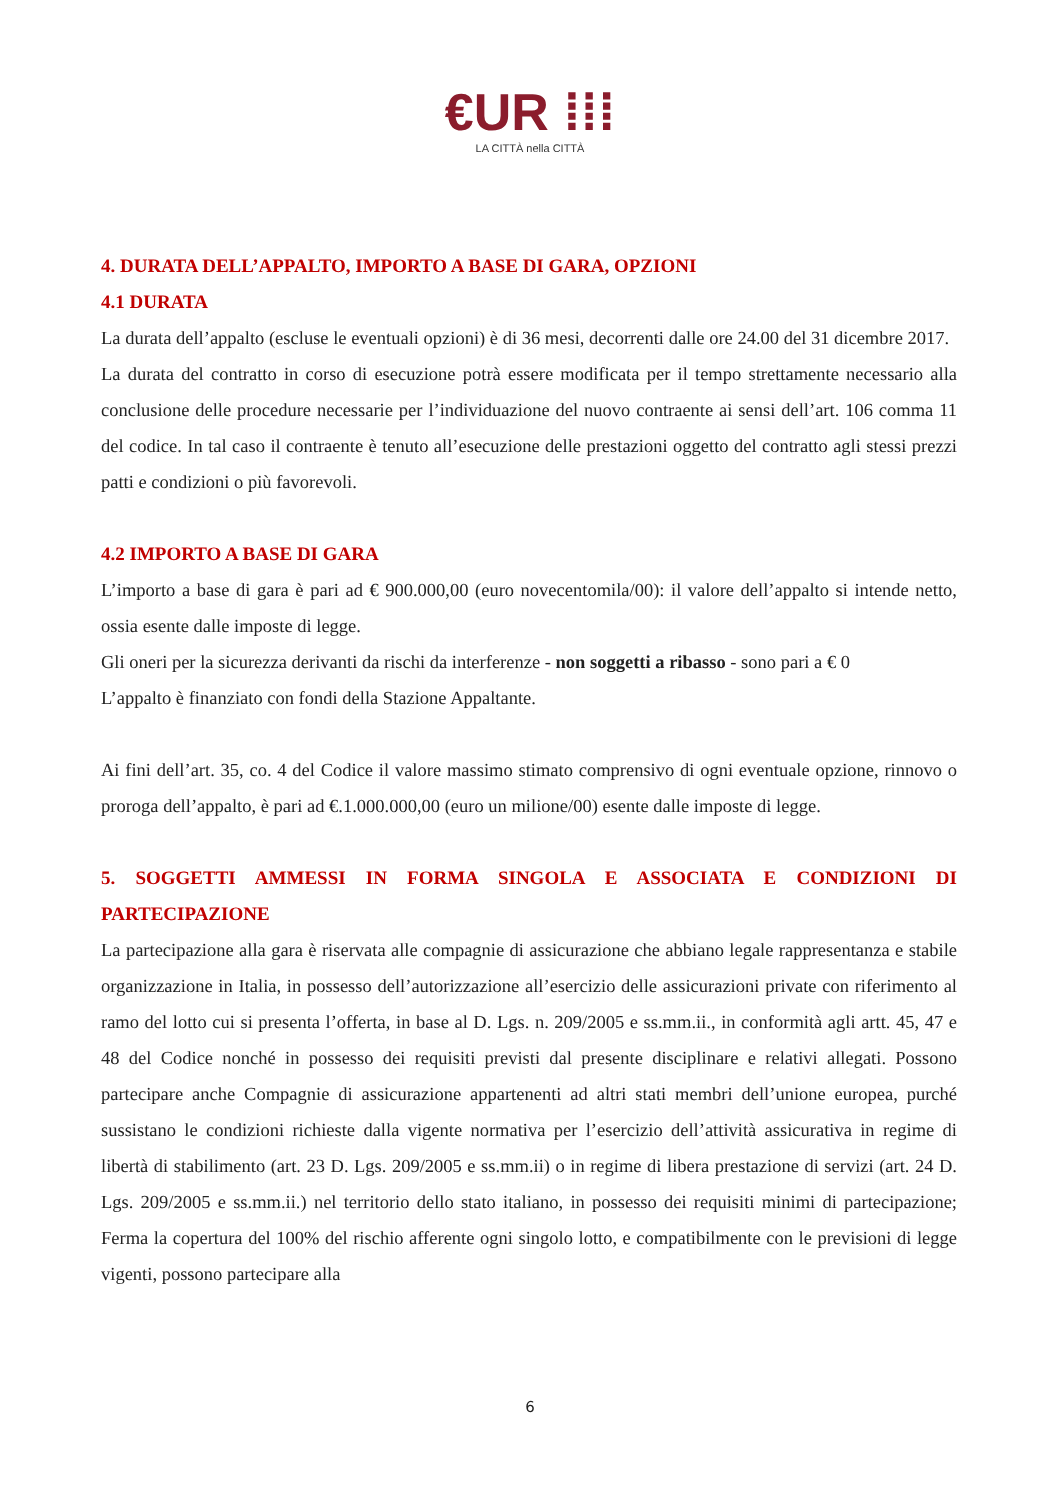€UR ⁞⁞⁞
LA CITTÀ nella CITTÀ
4. DURATA DELL’APPALTO, IMPORTO A BASE DI GARA, OPZIONI
4.1 DURATA
La durata dell’appalto (escluse le eventuali opzioni) è di 36 mesi, decorrenti dalle ore 24.00 del 31 dicembre 2017.
La durata del contratto in corso di esecuzione potrà essere modificata per il tempo strettamente necessario alla conclusione delle procedure necessarie per l’individuazione del nuovo contraente ai sensi dell’art. 106 comma 11 del codice. In tal caso il contraente è tenuto all’esecuzione delle prestazioni oggetto del contratto agli stessi prezzi patti e condizioni o più favorevoli.
4.2 IMPORTO A BASE DI GARA
L’importo a base di gara è pari ad € 900.000,00 (euro novecentomila/00): il valore dell’appalto si intende netto, ossia esente dalle imposte di legge.
Gli oneri per la sicurezza derivanti da rischi da interferenze - non soggetti a ribasso - sono pari a € 0
L’appalto è finanziato con fondi della Stazione Appaltante.
Ai fini dell’art. 35, co. 4 del Codice il valore massimo stimato comprensivo di ogni eventuale opzione, rinnovo o proroga dell’appalto, è pari ad €.1.000.000,00 (euro un milione/00) esente dalle imposte di legge.
5. SOGGETTI AMMESSI IN FORMA SINGOLA E ASSOCIATA E CONDIZIONI DI PARTECIPAZIONE
La partecipazione alla gara è riservata alle compagnie di assicurazione che abbiano legale rappresentanza e stabile organizzazione in Italia, in possesso dell’autorizzazione all’esercizio delle assicurazioni private con riferimento al ramo del lotto cui si presenta l’offerta, in base al D. Lgs. n. 209/2005 e ss.mm.ii., in conformità agli artt. 45, 47 e 48 del Codice nonché in possesso dei requisiti previsti dal presente disciplinare e relativi allegati. Possono partecipare anche Compagnie di assicurazione appartenenti ad altri stati membri dell’unione europea, purché sussistano le condizioni richieste dalla vigente normativa per l’esercizio dell’attività assicurativa in regime di libertà di stabilimento (art. 23 D. Lgs. 209/2005 e ss.mm.ii) o in regime di libera prestazione di servizi (art. 24 D. Lgs. 209/2005 e ss.mm.ii.) nel territorio dello stato italiano, in possesso dei requisiti minimi di partecipazione; Ferma la copertura del 100% del rischio afferente ogni singolo lotto, e compatibilmente con le previsioni di legge vigenti, possono partecipare alla
6